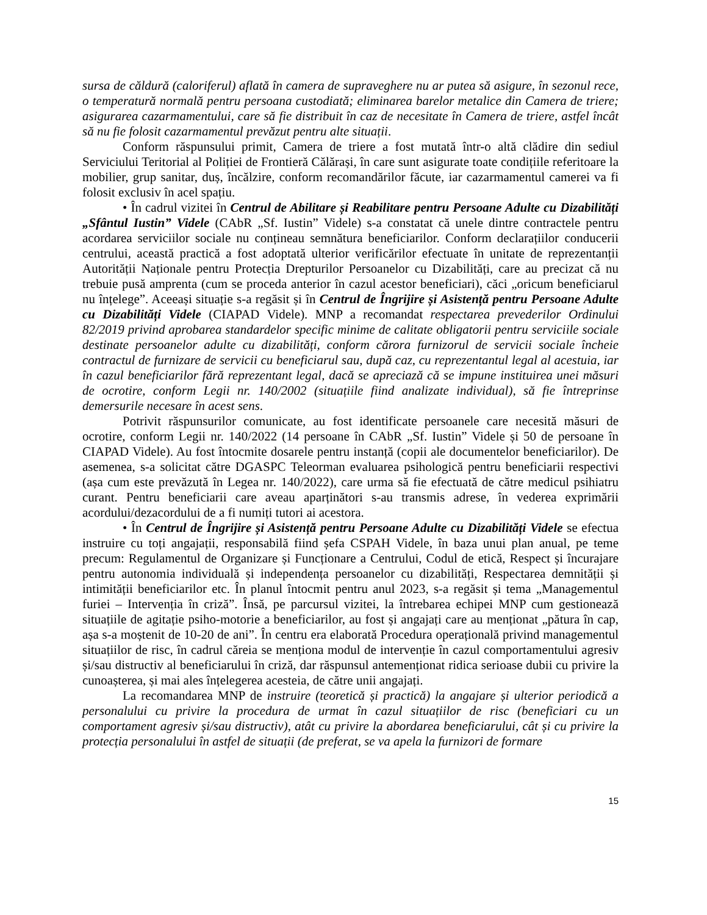sursa de căldură (caloriferul) aflată în camera de supraveghere nu ar putea să asigure, în sezonul rece, o temperatură normală pentru persoana custodiată; eliminarea barelor metalice din Camera de triere; asigurarea cazarmamentului, care să fie distribuit în caz de necesitate în Camera de triere, astfel încât să nu fie folosit cazarmamentul prevăzut pentru alte situații.
Conform răspunsului primit, Camera de triere a fost mutată într-o altă clădire din sediul Serviciului Teritorial al Poliției de Frontieră Călărași, în care sunt asigurate toate condițiile referitoare la mobilier, grup sanitar, duș, încălzire, conform recomandărilor făcute, iar cazarmamentul camerei va fi folosit exclusiv în acel spațiu.
• În cadrul vizitei în Centrul de Abilitare și Reabilitare pentru Persoane Adulte cu Dizabilități „Sfântul Iustin” Videle (CAbR „Sf. Iustin” Videle) s-a constatat că unele dintre contractele pentru acordarea serviciilor sociale nu conțineau semnătura beneficiarilor. Conform declarațiilor conducerii centrului, această practică a fost adoptată ulterior verificărilor efectuate în unitate de reprezentanții Autorității Naționale pentru Protecția Drepturilor Persoanelor cu Dizabilități, care au precizat că nu trebuie pusă amprenta (cum se proceda anterior în cazul acestor beneficiari), căci „oricum beneficiarul nu înțelege”. Aceeași situație s-a regăsit și în Centrul de Îngrijire și Asistență pentru Persoane Adulte cu Dizabilități Videle (CIAPAD Videle). MNP a recomandat respectarea prevederilor Ordinului 82/2019 privind aprobarea standardelor specific minime de calitate obligatorii pentru serviciile sociale destinate persoanelor adulte cu dizabilități, conform cărora furnizorul de servicii sociale încheie contractul de furnizare de servicii cu beneficiarul sau, după caz, cu reprezentantul legal al acestuia, iar în cazul beneficiarilor fără reprezentant legal, dacă se apreciază că se impune instituirea unei măsuri de ocrotire, conform Legii nr. 140/2002 (situațiile fiind analizate individual), să fie întreprinse demersurile necesare în acest sens.
Potrivit răspunsurilor comunicate, au fost identificate persoanele care necesită măsuri de ocrotire, conform Legii nr. 140/2022 (14 persoane în CAbR „Sf. Iustin” Videle și 50 de persoane în CIAPAD Videle). Au fost întocmite dosarele pentru instanță (copii ale documentelor beneficiarilor). De asemenea, s-a solicitat către DGASPC Teleorman evaluarea psihologică pentru beneficiarii respectivi (așa cum este prevăzută în Legea nr. 140/2022), care urma să fie efectuată de către medicul psihiatru curant. Pentru beneficiarii care aveau aparținători s-au transmis adrese, în vederea exprimării acordului/dezacordului de a fi numiți tutori ai acestora.
• În Centrul de Îngrijire și Asistență pentru Persoane Adulte cu Dizabilități Videle se efectua instruire cu toți angajații, responsabilă fiind șefa CSPAH Videle, în baza unui plan anual, pe teme precum: Regulamentul de Organizare și Funcționare a Centrului, Codul de etică, Respect și încurajare pentru autonomia individuală și independența persoanelor cu dizabilități, Respectarea demnității și intimității beneficiarilor etc. În planul întocmit pentru anul 2023, s-a regăsit și tema „Managementul furiei – Intervenția în criză”. Însă, pe parcursul vizitei, la întrebarea echipei MNP cum gestionează situațiile de agitație psiho-motorie a beneficiarilor, au fost și angajați care au menționat „pătura în cap, așa s-a moștenit de 10-20 de ani”. În centru era elaborată Procedura operațională privind managementul situațiilor de risc, în cadrul căreia se menționa modul de intervenție în cazul comportamentului agresiv și/sau distructiv al beneficiarului în criză, dar răspunsul antemenționat ridica serioase dubii cu privire la cunoașterea, și mai ales înțelegerea acesteia, de către unii angajați.
La recomandarea MNP de instruire (teoretică și practică) la angajare și ulterior periodică a personalului cu privire la procedura de urmat în cazul situațiilor de risc (beneficiari cu un comportament agresiv și/sau distructiv), atât cu privire la abordarea beneficiarului, cât și cu privire la protecția personalului în astfel de situații (de preferat, se va apela la furnizori de formare
15